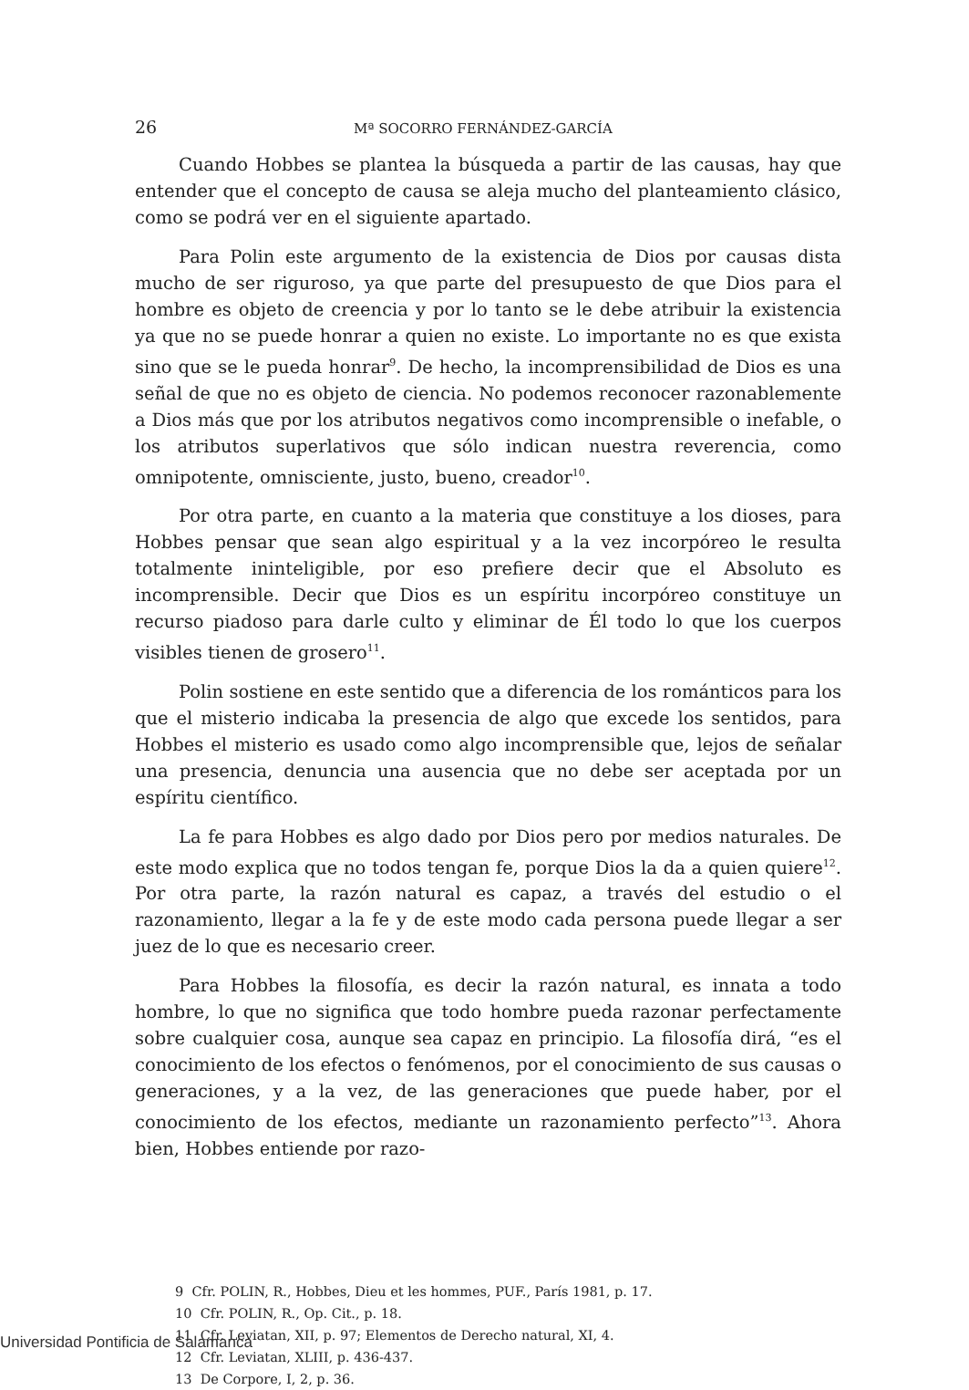26 Mª SOCORRO FERNÁNDEZ-GARCÍA
Cuando Hobbes se plantea la búsqueda a partir de las causas, hay que entender que el concepto de causa se aleja mucho del planteamiento clásico, como se podrá ver en el siguiente apartado.
Para Polin este argumento de la existencia de Dios por causas dista mucho de ser riguroso, ya que parte del presupuesto de que Dios para el hombre es objeto de creencia y por lo tanto se le debe atribuir la existencia ya que no se puede honrar a quien no existe. Lo importante no es que exista sino que se le pueda honrar<sup>9</sup>. De hecho, la incomprensibilidad de Dios es una señal de que no es objeto de ciencia. No podemos reconocer razonablemente a Dios más que por los atributos negativos como incomprensible o inefable, o los atributos superlativos que sólo indican nuestra reverencia, como omnipotente, omnisciente, justo, bueno, creador<sup>10</sup>.
Por otra parte, en cuanto a la materia que constituye a los dioses, para Hobbes pensar que sean algo espiritual y a la vez incorpóreo le resulta totalmente ininteligible, por eso prefiere decir que el Absoluto es incomprensible. Decir que Dios es un espíritu incorpóreo constituye un recurso piadoso para darle culto y eliminar de Él todo lo que los cuerpos visibles tienen de grosero<sup>11</sup>.
Polin sostiene en este sentido que a diferencia de los románticos para los que el misterio indicaba la presencia de algo que excede los sentidos, para Hobbes el misterio es usado como algo incomprensible que, lejos de señalar una presencia, denuncia una ausencia que no debe ser aceptada por un espíritu científico.
La fe para Hobbes es algo dado por Dios pero por medios naturales. De este modo explica que no todos tengan fe, porque Dios la da a quien quiere<sup>12</sup>. Por otra parte, la razón natural es capaz, a través del estudio o el razonamiento, llegar a la fe y de este modo cada persona puede llegar a ser juez de lo que es necesario creer.
Para Hobbes la filosofía, es decir la razón natural, es innata a todo hombre, lo que no significa que todo hombre pueda razonar perfectamente sobre cualquier cosa, aunque sea capaz en principio. La filosofía dirá, “es el conocimiento de los efectos o fenómenos, por el conocimiento de sus causas o generaciones, y a la vez, de las generaciones que puede haber, por el conocimiento de los efectos, mediante un razonamiento perfecto”<sup>13</sup>. Ahora bien, Hobbes entiende por razo-
9 Cfr. POLIN, R., Hobbes, Dieu et les hommes, PUF., París 1981, p. 17.
10 Cfr. POLIN, R., Op. Cit., p. 18.
11 Cfr. Leviatan, XII, p. 97; Elementos de Derecho natural, XI, 4.
12 Cfr. Leviatan, XLIII, p. 436-437.
13 De Corpore, I, 2, p. 36.
Universidad Pontificia de Salamanca